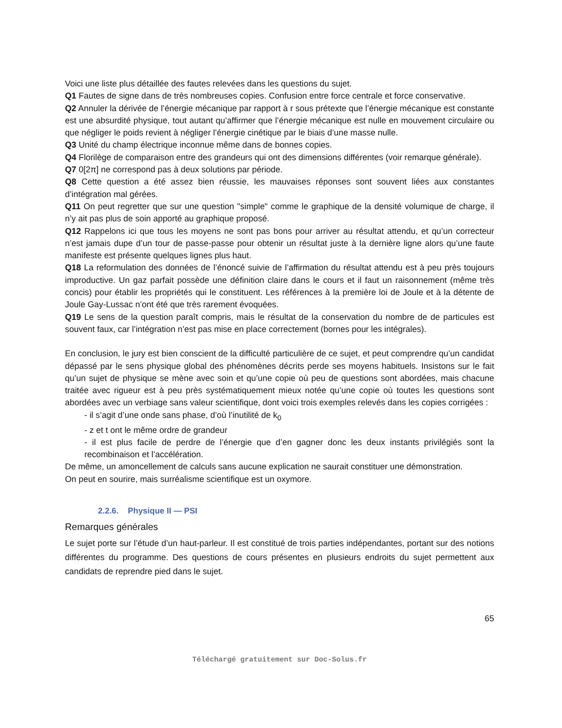Voici une liste plus détaillée des fautes relevées dans les questions du sujet.
Q1 Fautes de signe dans de très nombreuses copies. Confusion entre force centrale et force conservative.
Q2 Annuler la dérivée de l’énergie mécanique par rapport à r sous prétexte que l’énergie mécanique est constante est une absurdité physique, tout autant qu’affirmer que l’énergie mécanique est nulle en mouvement circulaire ou que négliger le poids revient à négliger l’énergie cinétique par le biais d’une masse nulle.
Q3 Unité du champ électrique inconnue même dans de bonnes copies.
Q4 Florilège de comparaison entre des grandeurs qui ont des dimensions différentes (voir remarque générale).
Q7 0[2π] ne correspond pas à deux solutions par période.
Q8 Cette question a été assez bien réussie, les mauvaises réponses sont souvent liées aux constantes d’intégration mal gérées.
Q11 On peut regretter que sur une question "simple" comme le graphique de la densité volumique de charge, il n’y ait pas plus de soin apporté au graphique proposé.
Q12 Rappelons ici que tous les moyens ne sont pas bons pour arriver au résultat attendu, et qu’un correcteur n’est jamais dupe d’un tour de passe-passe pour obtenir un résultat juste à la dernière ligne alors qu’une faute manifeste est présente quelques lignes plus haut.
Q18 La reformulation des données de l’énoncé suivie de l’affirmation du résultat attendu est à peu près toujours improductive. Un gaz parfait possède une définition claire dans le cours et il faut un raisonnement (même très concis) pour établir les propriétés qui le constituent. Les références à la première loi de Joule et à la détente de Joule Gay-Lussac n’ont été que très rarement évoquées.
Q19 Le sens de la question paraît compris, mais le résultat de la conservation du nombre de de particules est souvent faux, car l’intégration n’est pas mise en place correctement (bornes pour les intégrales).
En conclusion, le jury est bien conscient de la difficulté particulière de ce sujet, et peut comprendre qu’un candidat dépassé par le sens physique global des phénomènes décrits perde ses moyens habituels. Insistons sur le fait qu’un sujet de physique se mène avec soin et qu’une copie où peu de questions sont abordées, mais chacune traitée avec rigueur est à peu près systématiquement mieux notée qu’une copie où toutes les questions sont abordées avec un verbiage sans valeur scientifique, dont voici trois exemples relevés dans les copies corrigées :
- il s’agit d’une onde sans phase, d’où l’inutilité de k<sub>0</sub>
- z et t ont le même ordre de grandeur
- il est plus facile de perdre de l’énergie que d’en gagner donc les deux instants privilégiés sont la recombinaison et l’accélération.
De même, un amoncellement de calculs sans aucune explication ne saurait constituer une démonstration.
On peut en sourire, mais surréalisme scientifique est un oxymore.
2.2.6. Physique II — PSI
Remarques générales
Le sujet porte sur l’étude d’un haut-parleur. Il est constitué de trois parties indépendantes, portant sur des notions différentes du programme. Des questions de cours présentes en plusieurs endroits du sujet permettent aux candidats de reprendre pied dans le sujet.
65
Téléchargé gratuitement sur Doc-Solus.fr